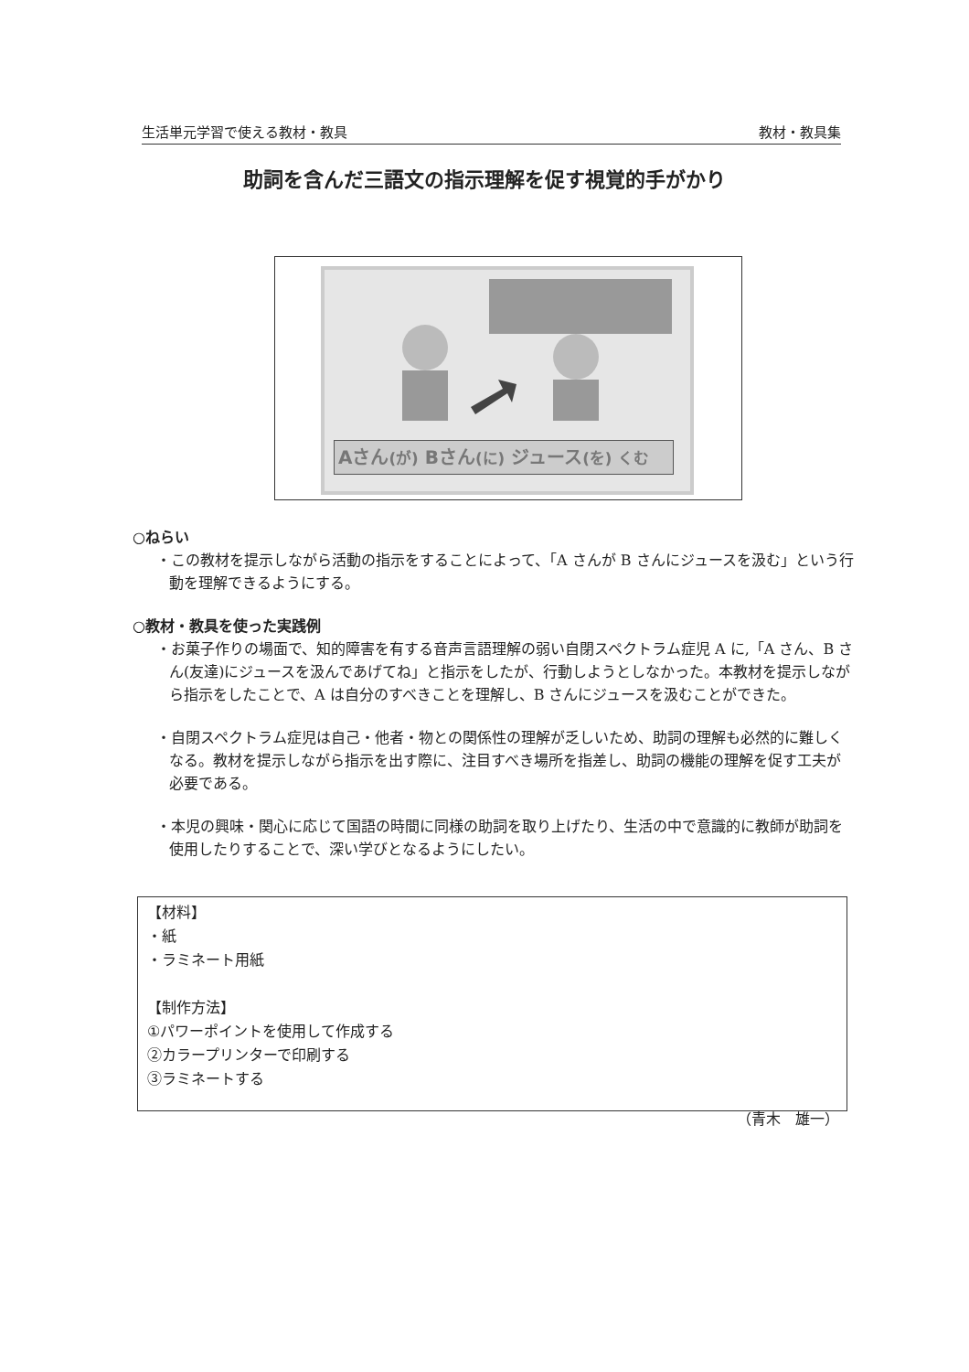生活単元学習で使える教材・教具 教材・教具集
助詞を含んだ三語文の指示理解を促す視覚的手がかり
Aさん(が) Bさん(に) ジュース(を) くむ
○ねらい
・この教材を提示しながら活動の指示をすることによって、「A さんが B さんにジュースを汲む」という行動を理解できるようにする。
○教材・教具を使った実践例
・お菓子作りの場面で、知的障害を有する音声言語理解の弱い自閉スペクトラム症児 A に,「A さん、B さん(友達)にジュースを汲んであげてね」と指示をしたが、行動しようとしなかった。本教材を提示しながら指示をしたことで、A は自分のすべきことを理解し、B さんにジュースを汲むことができた。
・自閉スペクトラム症児は自己・他者・物との関係性の理解が乏しいため、助詞の理解も必然的に難しくなる。教材を提示しながら指示を出す際に、注目すべき場所を指差し、助詞の機能の理解を促す工夫が必要である。
・本児の興味・関心に応じて国語の時間に同様の助詞を取り上げたり、生活の中で意識的に教師が助詞を使用したりすることで、深い学びとなるようにしたい。
【材料】
・紙
・ラミネート用紙
【制作方法】
①パワーポイントを使用して作成する
②カラープリンターで印刷する
③ラミネートする
（青木　雄一）